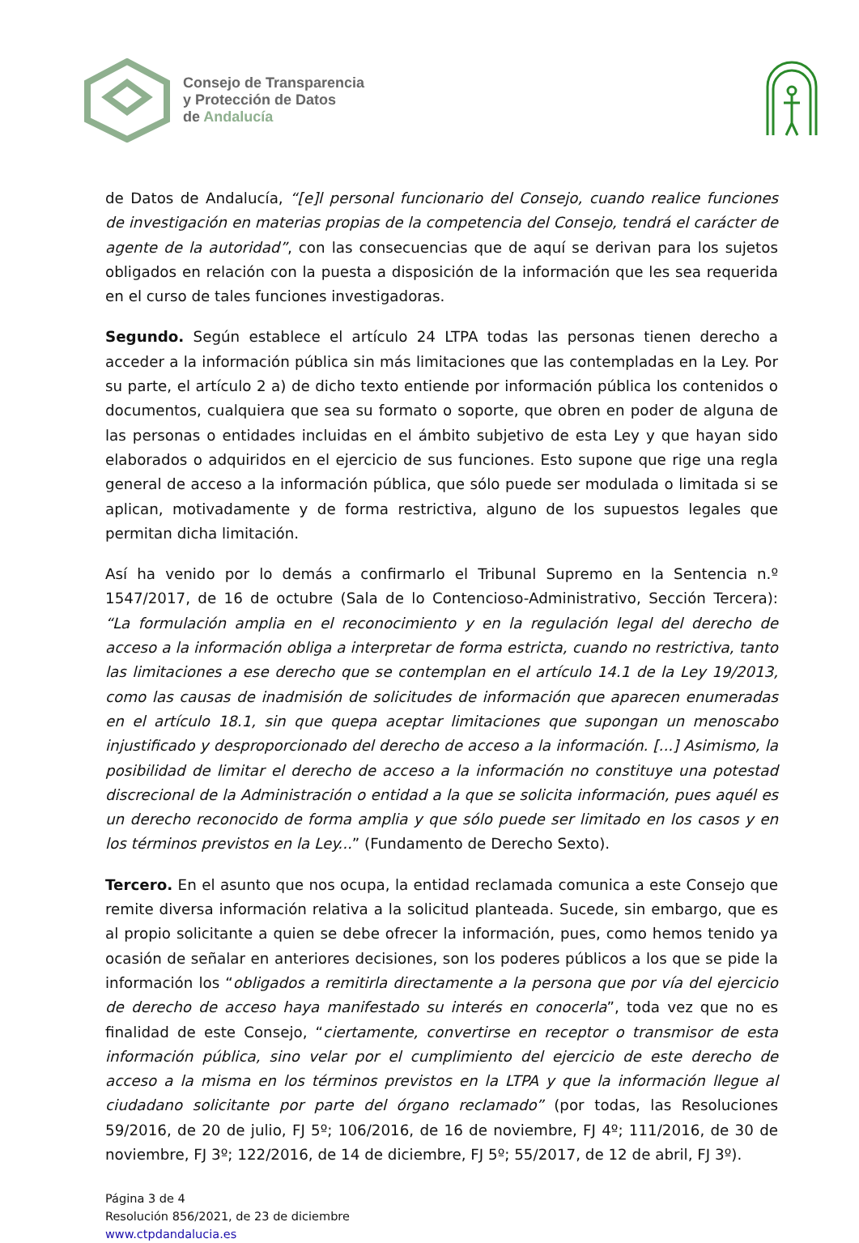Consejo de Transparencia
y Protección de Datos
de Andalucía
de Datos de Andalucía, “[e]l personal funcionario del Consejo, cuando realice funciones de investigación en materias propias de la competencia del Consejo, tendrá el carácter de agente de la autoridad”, con las consecuencias que de aquí se derivan para los sujetos obligados en relación con la puesta a disposición de la información que les sea requerida en el curso de tales funciones investigadoras.
Segundo. Según establece el artículo 24 LTPA todas las personas tienen derecho a acceder a la información pública sin más limitaciones que las contempladas en la Ley. Por su parte, el artículo 2 a) de dicho texto entiende por información pública los contenidos o documentos, cualquiera que sea su formato o soporte, que obren en poder de alguna de las personas o entidades incluidas en el ámbito subjetivo de esta Ley y que hayan sido elaborados o adquiridos en el ejercicio de sus funciones. Esto supone que rige una regla general de acceso a la información pública, que sólo puede ser modulada o limitada si se aplican, motivadamente y de forma restrictiva, alguno de los supuestos legales que permitan dicha limitación.
Así ha venido por lo demás a confirmarlo el Tribunal Supremo en la Sentencia n.º 1547/2017, de 16 de octubre (Sala de lo Contencioso-Administrativo, Sección Tercera): “La formulación amplia en el reconocimiento y en la regulación legal del derecho de acceso a la información obliga a interpretar de forma estricta, cuando no restrictiva, tanto las limitaciones a ese derecho que se contemplan en el artículo 14.1 de la Ley 19/2013, como las causas de inadmisión de solicitudes de información que aparecen enumeradas en el artículo 18.1, sin que quepa aceptar limitaciones que supongan un menoscabo injustificado y desproporcionado del derecho de acceso a la información. [...] Asimismo, la posibilidad de limitar el derecho de acceso a la información no constituye una potestad discrecional de la Administración o entidad a la que se solicita información, pues aquél es un derecho reconocido de forma amplia y que sólo puede ser limitado en los casos y en los términos previstos en la Ley...” (Fundamento de Derecho Sexto).
Tercero. En el asunto que nos ocupa, la entidad reclamada comunica a este Consejo que remite diversa información relativa a la solicitud planteada. Sucede, sin embargo, que es al propio solicitante a quien se debe ofrecer la información, pues, como hemos tenido ya ocasión de señalar en anteriores decisiones, son los poderes públicos a los que se pide la información los “obligados a remitirla directamente a la persona que por vía del ejercicio de derecho de acceso haya manifestado su interés en conocerla”, toda vez que no es finalidad de este Consejo, “ciertamente, convertirse en receptor o transmisor de esta información pública, sino velar por el cumplimiento del ejercicio de este derecho de acceso a la misma en los términos previstos en la LTPA y que la información llegue al ciudadano solicitante por parte del órgano reclamado” (por todas, las Resoluciones 59/2016, de 20 de julio, FJ 5º; 106/2016, de 16 de noviembre, FJ 4º; 111/2016, de 30 de noviembre, FJ 3º; 122/2016, de 14 de diciembre, FJ 5º; 55/2017, de 12 de abril, FJ 3º).
Página 3 de 4
Resolución 856/2021, de 23 de diciembre
www.ctpdandalucia.es